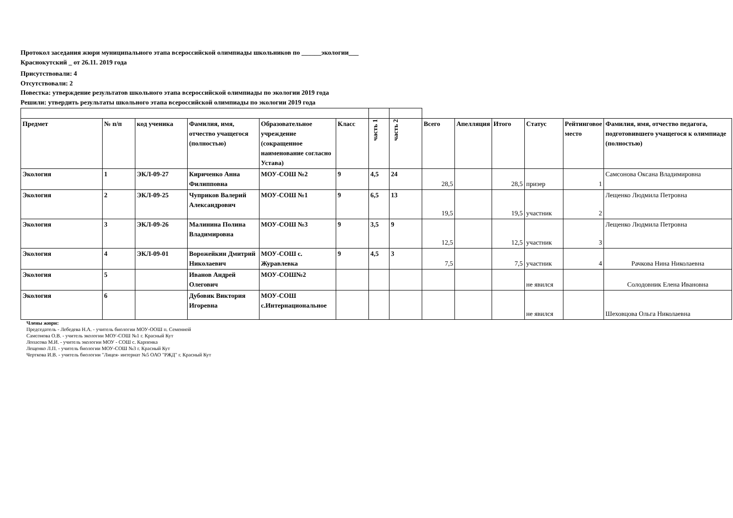Протокол заседания жюри муниципального этапа всероссийской олимпиады школьников по ______экологии___
Краснокутский _ от 26.11. 2019 года
Присутствовали: 4
Отсутствовали: 2
Повестка: утверждение результатов школьного этапа всероссийской олимпиады по экологии 2019 года
Решили: утвердить результаты школьного этапа всероссийской олимпиады по экологии 2019 года
| Предмет | № п/п | код ученика | Фамилия, имя, отчество учащегося (полностью) | Образовательное учреждение (сокращенное наименование согласно Устава) | Класс | часть 1 | часть 2 | Всего | Апелляция | Итого | Статус | Рейтинговое место | Фамилия, имя, отчество педагога, подготовившего учащегося к олимпиаде (полностью) |
| --- | --- | --- | --- | --- | --- | --- | --- | --- | --- | --- | --- | --- | --- |
| Экология | 1 | ЭКЛ-09-27 | Кириченко Анна Филипповна | МОУ-СОШ №2 | 9 | 4,5 | 24 | 28,5 | | 28,5 | призер | 1 | Самсонова Оксана Владимировна |
| Экология | 2 | ЭКЛ-09-25 | Чуприков Валерий Александрович | МОУ-СОШ №1 | 9 | 6,5 | 13 | 19,5 | | 19,5 | участник | 2 | Лещенко Людмила Петровна |
| Экология | 3 | ЭКЛ-09-26 | Малинина Полина Владимировна | МОУ-СОШ №3 | 9 | 3,5 | 9 | 12,5 | | 12,5 | участник | 3 | Лещенко Людмила Петровна |
| Экология | 4 | ЭКЛ-09-01 | Ворожейкин Дмитрий Николаевич | МОУ-СОШ с. Журавлевка | 9 | 4,5 | 3 | 7,5 | | 7,5 | участник | 4 | Рачкова Нина Николаевна |
| Экология | 5 | | Иванов Андрей Олегович | МОУ-СОШ№2 | | | | | | | не явился | | Солодовник Елена Ивановна |
| Экология | 6 | | Дубовик Виктория Игоревна | МОУ-СОШ с.Интернациональное | | | | | | | не явился | | Шеховцова Ольга Николаевна |
Члены жюри:
Председатель - Лебедева Н.А. - учитель биологии МОУ-ООШ п. Семенной
Самсонова О.В. - учитель экологии МОУ-СОШ №1 г. Красный Кут
Лопасова М.И. - учитель экологии МОУ - СОШ с. Карпенка
Лещенко Л.П. - учитель биологии МОУ-СОШ №3 г. Красный Кут
Черткова И.В. - учитель биологии "Лицея- интернат №5 ОАО "РЖД" г. Красный Кут